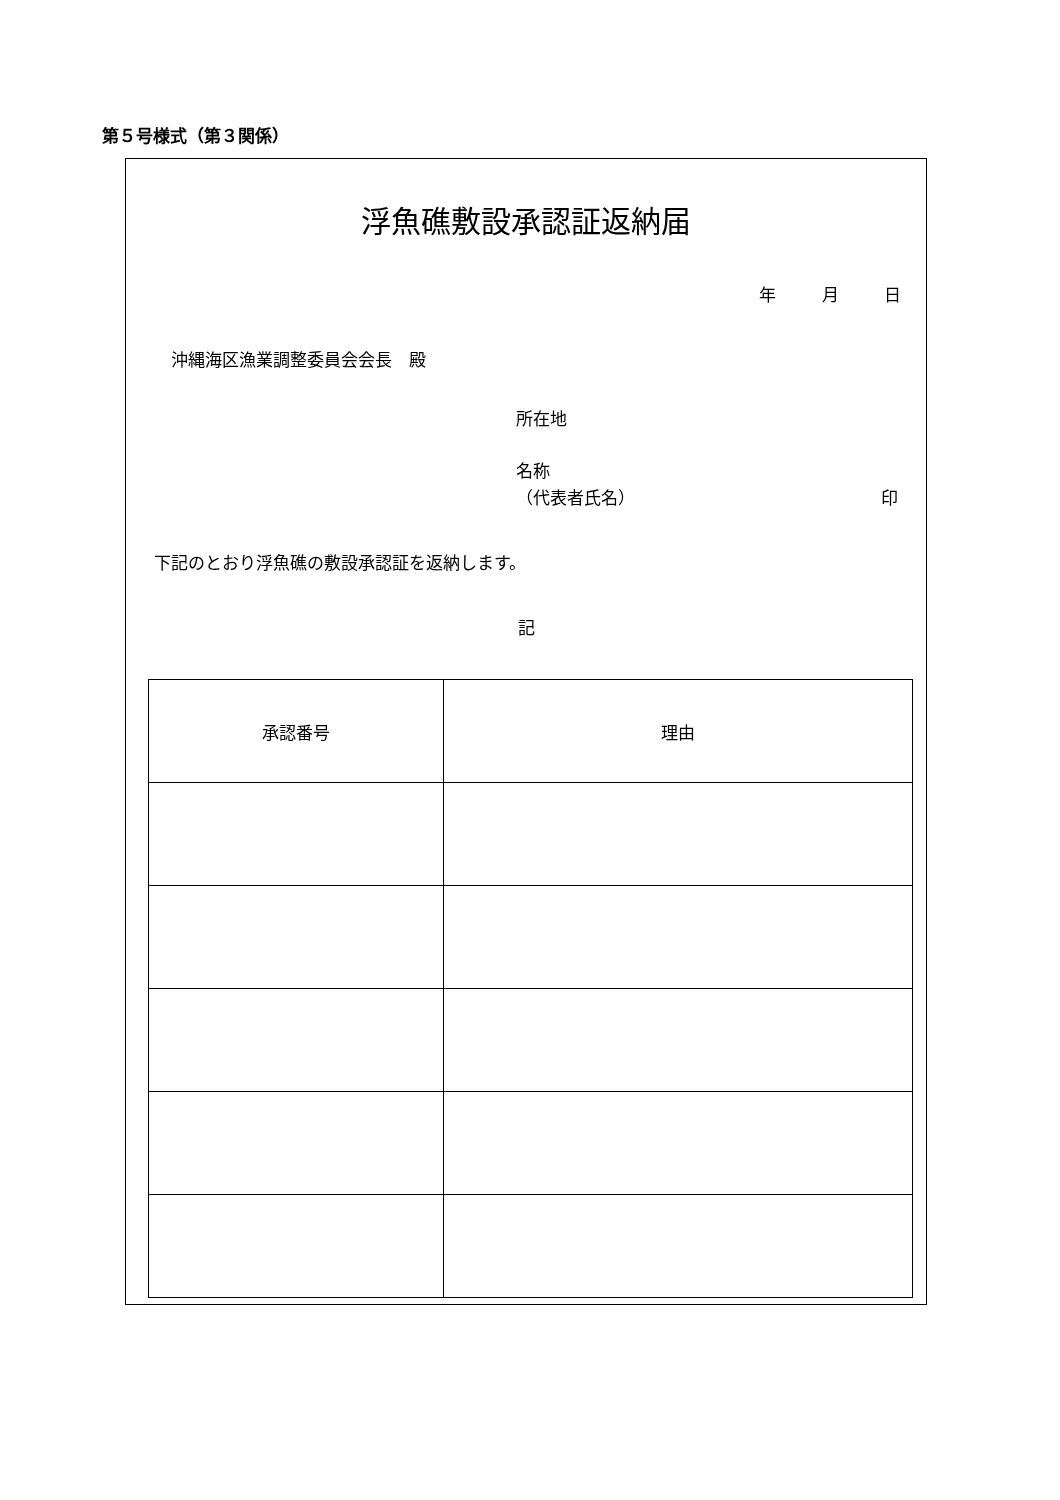第５号様式（第３関係）
浮魚礁敷設承認証返納届
年 月 日
沖縄海区漁業調整委員会会長　殿
所在地
名称
（代表者氏名） 印
下記のとおり浮魚礁の敷設承認証を返納します。
記
| 承認番号 | 理由 |
| --- | --- |